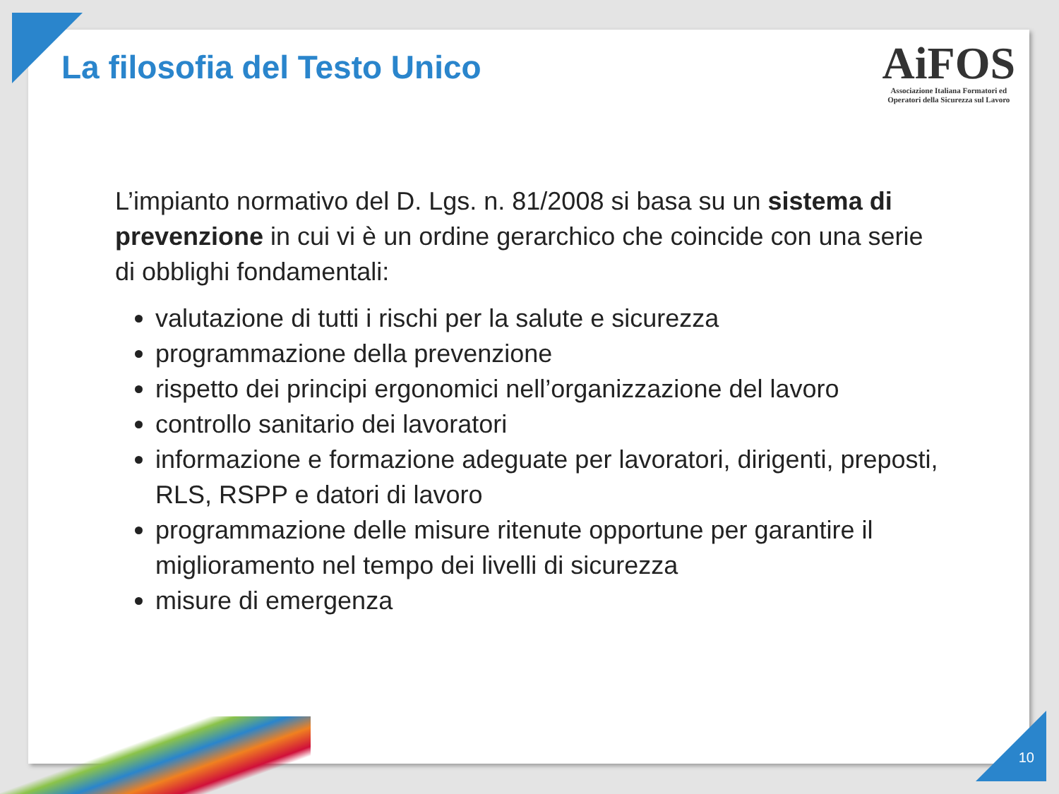La filosofia del Testo Unico
AiFOS
Associazione Italiana Formatori ed
Operatori della Sicurezza sul Lavoro
L’impianto normativo del D. Lgs. n. 81/2008 si basa su un sistema di prevenzione in cui vi è un ordine gerarchico che coincide con una serie di obblighi fondamentali:
valutazione di tutti i rischi per la salute e sicurezza
programmazione della prevenzione
rispetto dei principi ergonomici nell’organizzazione del lavoro
controllo sanitario dei lavoratori
informazione e formazione adeguate per lavoratori, dirigenti, preposti, RLS, RSPP e datori di lavoro
programmazione delle misure ritenute opportune per garantire il miglioramento nel tempo dei livelli di sicurezza
misure di emergenza
10